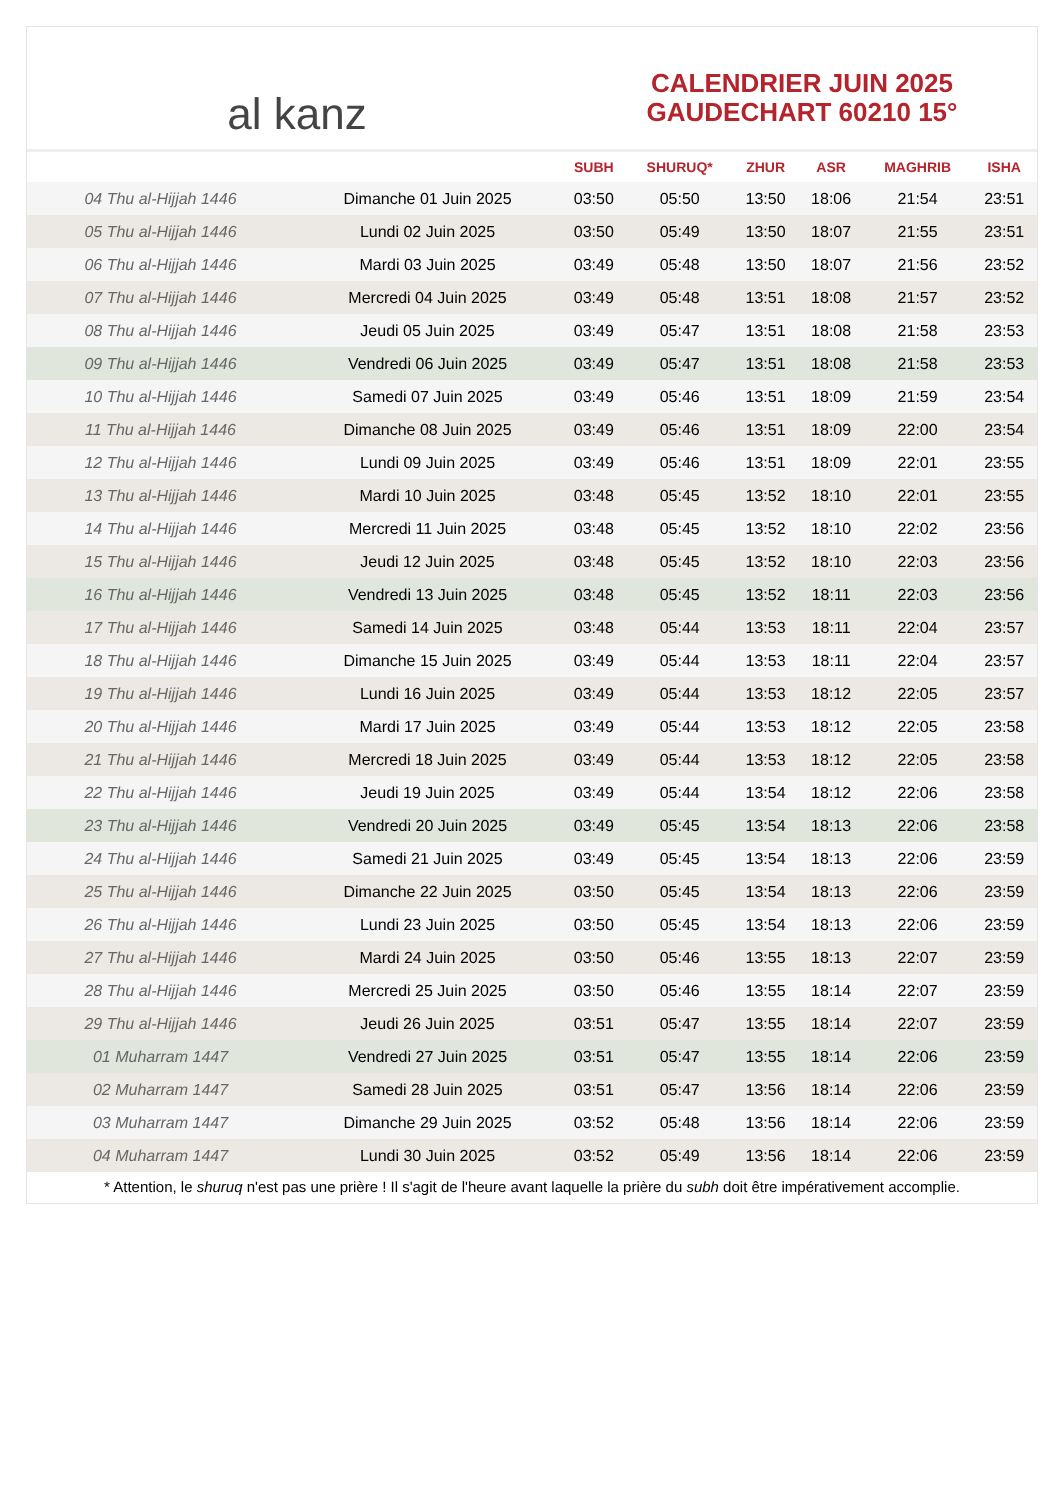al kanz
CALENDRIER JUIN 2025
GAUDECHART 60210 15°
| | | SUBH | SHURUQ* | ZHUR | ASR | MAGHRIB | ISHA |
| --- | --- | --- | --- | --- | --- | --- | --- |
| 04 Thu al-Hijjah 1446 | Dimanche 01 Juin 2025 | 03:50 | 05:50 | 13:50 | 18:06 | 21:54 | 23:51 |
| 05 Thu al-Hijjah 1446 | Lundi 02 Juin 2025 | 03:50 | 05:49 | 13:50 | 18:07 | 21:55 | 23:51 |
| 06 Thu al-Hijjah 1446 | Mardi 03 Juin 2025 | 03:49 | 05:48 | 13:50 | 18:07 | 21:56 | 23:52 |
| 07 Thu al-Hijjah 1446 | Mercredi 04 Juin 2025 | 03:49 | 05:48 | 13:51 | 18:08 | 21:57 | 23:52 |
| 08 Thu al-Hijjah 1446 | Jeudi 05 Juin 2025 | 03:49 | 05:47 | 13:51 | 18:08 | 21:58 | 23:53 |
| 09 Thu al-Hijjah 1446 | Vendredi 06 Juin 2025 | 03:49 | 05:47 | 13:51 | 18:08 | 21:58 | 23:53 |
| 10 Thu al-Hijjah 1446 | Samedi 07 Juin 2025 | 03:49 | 05:46 | 13:51 | 18:09 | 21:59 | 23:54 |
| 11 Thu al-Hijjah 1446 | Dimanche 08 Juin 2025 | 03:49 | 05:46 | 13:51 | 18:09 | 22:00 | 23:54 |
| 12 Thu al-Hijjah 1446 | Lundi 09 Juin 2025 | 03:49 | 05:46 | 13:51 | 18:09 | 22:01 | 23:55 |
| 13 Thu al-Hijjah 1446 | Mardi 10 Juin 2025 | 03:48 | 05:45 | 13:52 | 18:10 | 22:01 | 23:55 |
| 14 Thu al-Hijjah 1446 | Mercredi 11 Juin 2025 | 03:48 | 05:45 | 13:52 | 18:10 | 22:02 | 23:56 |
| 15 Thu al-Hijjah 1446 | Jeudi 12 Juin 2025 | 03:48 | 05:45 | 13:52 | 18:10 | 22:03 | 23:56 |
| 16 Thu al-Hijjah 1446 | Vendredi 13 Juin 2025 | 03:48 | 05:45 | 13:52 | 18:11 | 22:03 | 23:56 |
| 17 Thu al-Hijjah 1446 | Samedi 14 Juin 2025 | 03:48 | 05:44 | 13:53 | 18:11 | 22:04 | 23:57 |
| 18 Thu al-Hijjah 1446 | Dimanche 15 Juin 2025 | 03:49 | 05:44 | 13:53 | 18:11 | 22:04 | 23:57 |
| 19 Thu al-Hijjah 1446 | Lundi 16 Juin 2025 | 03:49 | 05:44 | 13:53 | 18:12 | 22:05 | 23:57 |
| 20 Thu al-Hijjah 1446 | Mardi 17 Juin 2025 | 03:49 | 05:44 | 13:53 | 18:12 | 22:05 | 23:58 |
| 21 Thu al-Hijjah 1446 | Mercredi 18 Juin 2025 | 03:49 | 05:44 | 13:53 | 18:12 | 22:05 | 23:58 |
| 22 Thu al-Hijjah 1446 | Jeudi 19 Juin 2025 | 03:49 | 05:44 | 13:54 | 18:12 | 22:06 | 23:58 |
| 23 Thu al-Hijjah 1446 | Vendredi 20 Juin 2025 | 03:49 | 05:45 | 13:54 | 18:13 | 22:06 | 23:58 |
| 24 Thu al-Hijjah 1446 | Samedi 21 Juin 2025 | 03:49 | 05:45 | 13:54 | 18:13 | 22:06 | 23:59 |
| 25 Thu al-Hijjah 1446 | Dimanche 22 Juin 2025 | 03:50 | 05:45 | 13:54 | 18:13 | 22:06 | 23:59 |
| 26 Thu al-Hijjah 1446 | Lundi 23 Juin 2025 | 03:50 | 05:45 | 13:54 | 18:13 | 22:06 | 23:59 |
| 27 Thu al-Hijjah 1446 | Mardi 24 Juin 2025 | 03:50 | 05:46 | 13:55 | 18:13 | 22:07 | 23:59 |
| 28 Thu al-Hijjah 1446 | Mercredi 25 Juin 2025 | 03:50 | 05:46 | 13:55 | 18:14 | 22:07 | 23:59 |
| 29 Thu al-Hijjah 1446 | Jeudi 26 Juin 2025 | 03:51 | 05:47 | 13:55 | 18:14 | 22:07 | 23:59 |
| 01 Muharram 1447 | Vendredi 27 Juin 2025 | 03:51 | 05:47 | 13:55 | 18:14 | 22:06 | 23:59 |
| 02 Muharram 1447 | Samedi 28 Juin 2025 | 03:51 | 05:47 | 13:56 | 18:14 | 22:06 | 23:59 |
| 03 Muharram 1447 | Dimanche 29 Juin 2025 | 03:52 | 05:48 | 13:56 | 18:14 | 22:06 | 23:59 |
| 04 Muharram 1447 | Lundi 30 Juin 2025 | 03:52 | 05:49 | 13:56 | 18:14 | 22:06 | 23:59 |
* Attention, le shuruq n'est pas une prière ! Il s'agit de l'heure avant laquelle la prière du subh doit être impérativement accomplie.